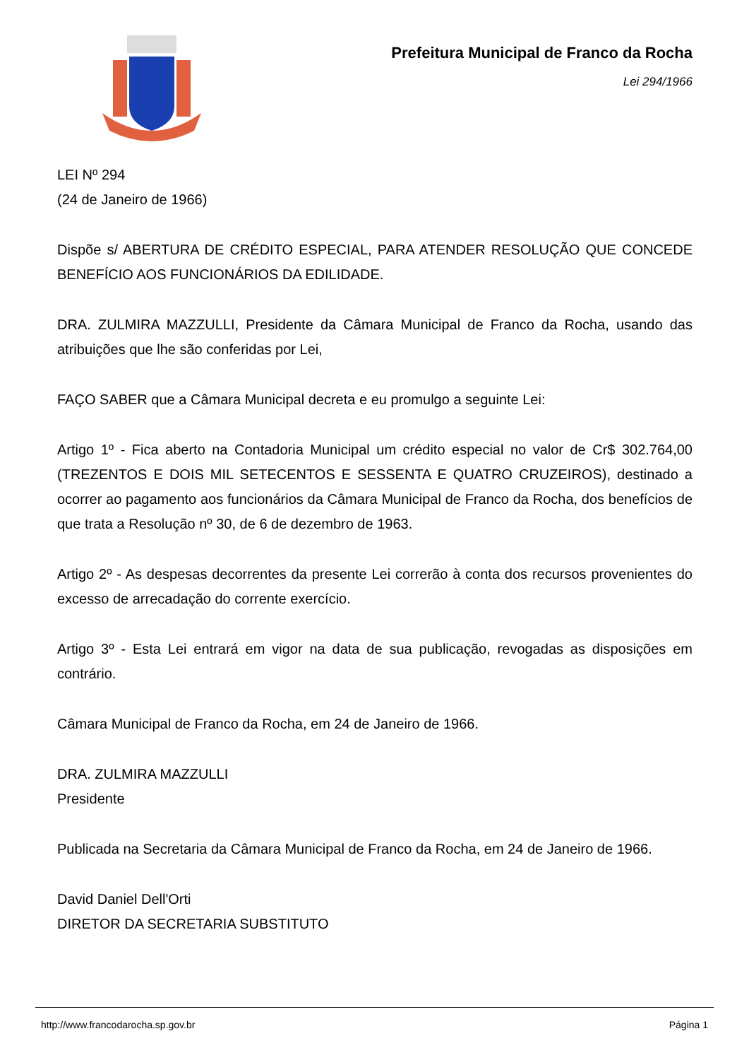Prefeitura Municipal de Franco da Rocha
Lei 294/1966
LEI Nº 294
(24 de Janeiro de 1966)
Dispõe s/ ABERTURA DE CRÉDITO ESPECIAL, PARA ATENDER RESOLUÇÃO QUE CONCEDE BENEFÍCIO AOS FUNCIONÁRIOS DA EDILIDADE.
DRA. ZULMIRA MAZZULLI, Presidente da Câmara Municipal de Franco da Rocha, usando das atribuições que lhe são conferidas por Lei,
FAÇO SABER que a Câmara Municipal decreta e eu promulgo a seguinte Lei:
Artigo 1º - Fica aberto na Contadoria Municipal um crédito especial no valor de Cr$ 302.764,00 (TREZENTOS E DOIS MIL SETECENTOS E SESSENTA E QUATRO CRUZEIROS), destinado a ocorrer ao pagamento aos funcionários da Câmara Municipal de Franco da Rocha, dos benefícios de que trata a Resolução nº 30, de 6 de dezembro de 1963.
Artigo 2º - As despesas decorrentes da presente Lei correrão à conta dos recursos provenientes do excesso de arrecadação do corrente exercício.
Artigo 3º - Esta Lei entrará em vigor na data de sua publicação, revogadas as disposições em contrário.
Câmara Municipal de Franco da Rocha, em 24 de Janeiro de 1966.
DRA. ZULMIRA MAZZULLI
Presidente
Publicada na Secretaria da Câmara Municipal de Franco da Rocha, em 24 de Janeiro de 1966.
David Daniel Dell'Orti
DIRETOR DA SECRETARIA SUBSTITUTO
http://www.francodarocha.sp.gov.br Página 1